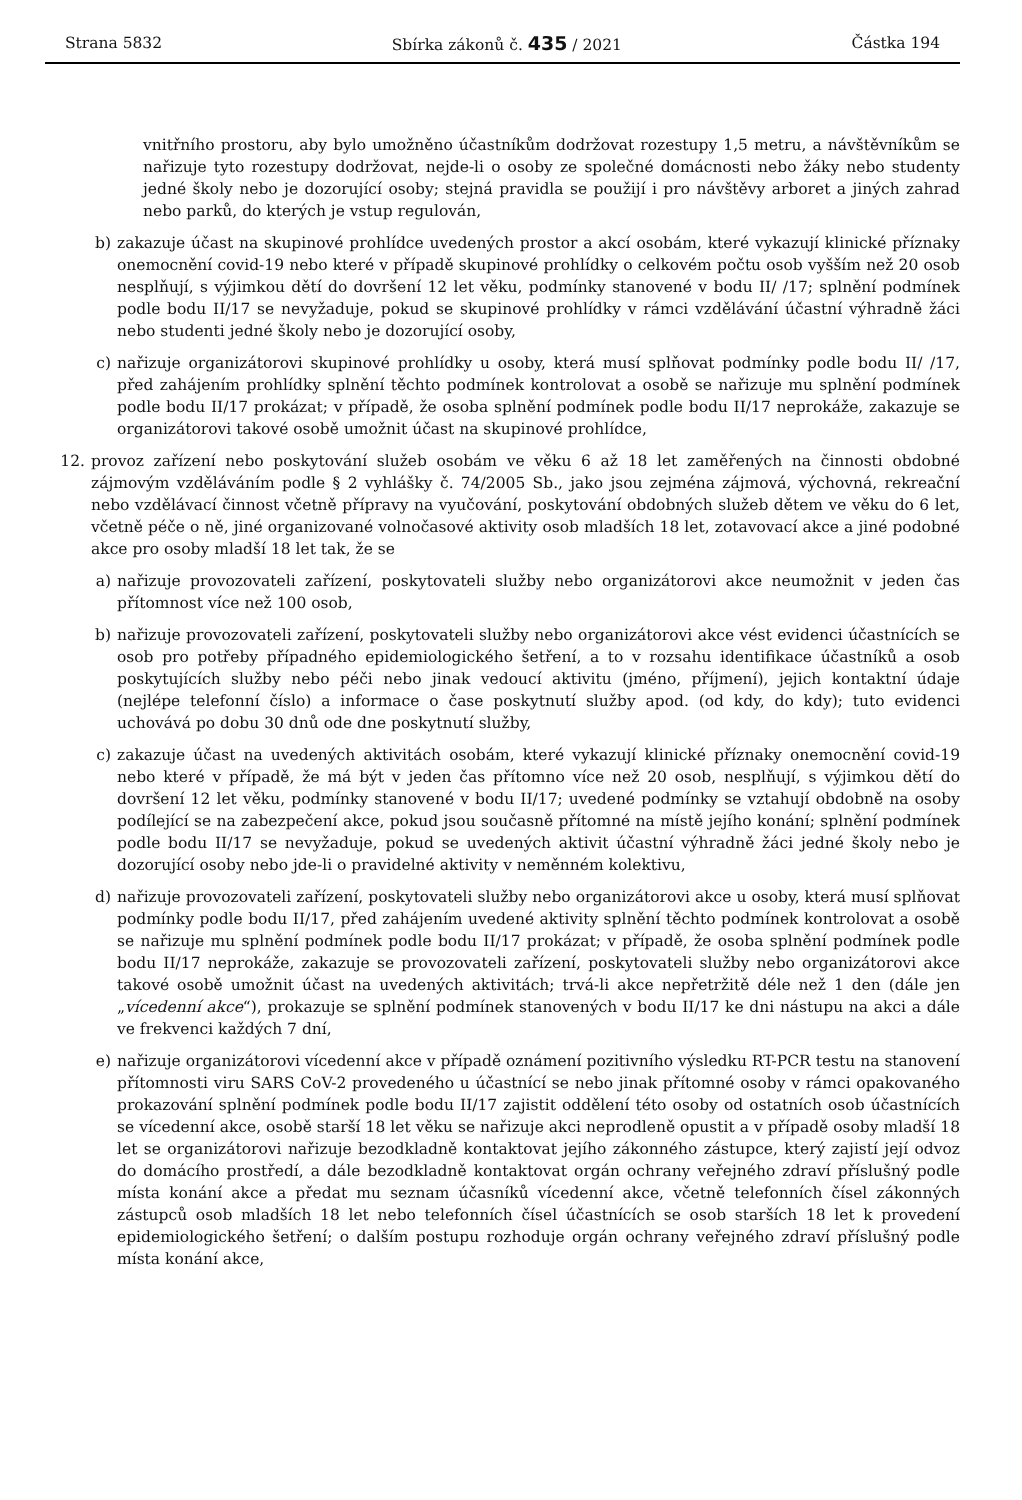Strana 5832 Sbírka zákonů č. 435 / 2021 Částka 194
vnitřního prostoru, aby bylo umožněno účastníkům dodržovat rozestupy 1,5 metru, a návštěvníkům se nařizuje tyto rozestupy dodržovat, nejde-li o osoby ze společné domácnosti nebo žáky nebo studenty jedné školy nebo je dozorující osoby; stejná pravidla se použijí i pro návštěvy arboret a jiných zahrad nebo parků, do kterých je vstup regulován,
b) zakazuje účast na skupinové prohlídce uvedených prostor a akcí osobám, které vykazují klinické příznaky onemocnění covid-19 nebo které v případě skupinové prohlídky o celkovém počtu osob vyšším než 20 osob nesplňují, s výjimkou dětí do dovršení 12 let věku, podmínky stanovené v bodu II/ /17; splnění podmínek podle bodu II/17 se nevyžaduje, pokud se skupinové prohlídky v rámci vzdělávání účastní výhradně žáci nebo studenti jedné školy nebo je dozorující osoby,
c) nařizuje organizátorovi skupinové prohlídky u osoby, která musí splňovat podmínky podle bodu II/ /17, před zahájením prohlídky splnění těchto podmínek kontrolovat a osobě se nařizuje mu splnění podmínek podle bodu II/17 prokázat; v případě, že osoba splnění podmínek podle bodu II/17 neprokáže, zakazuje se organizátorovi takové osobě umožnit účast na skupinové prohlídce,
12. provoz zařízení nebo poskytování služeb osobám ve věku 6 až 18 let zaměřených na činnosti obdobné zájmovým vzděláváním podle § 2 vyhlášky č. 74/2005 Sb., jako jsou zejména zájmová, výchovná, rekreační nebo vzdělávací činnost včetně přípravy na vyučování, poskytování obdobných služeb dětem ve věku do 6 let, včetně péče o ně, jiné organizované volnočasové aktivity osob mladších 18 let, zotavovací akce a jiné podobné akce pro osoby mladší 18 let tak, že se
a) nařizuje provozovateli zařízení, poskytovateli služby nebo organizátorovi akce neumožnit v jeden čas přítomnost více než 100 osob,
b) nařizuje provozovateli zařízení, poskytovateli služby nebo organizátorovi akce vést evidenci účastnících se osob pro potřeby případného epidemiologického šetření, a to v rozsahu identifikace účastníků a osob poskytujících služby nebo péči nebo jinak vedoucí aktivitu (jméno, příjmení), jejich kontaktní údaje (nejlépe telefonní číslo) a informace o čase poskytnutí služby apod. (od kdy, do kdy); tuto evidenci uchovává po dobu 30 dnů ode dne poskytnutí služby,
c) zakazuje účast na uvedených aktivitách osobám, které vykazují klinické příznaky onemocnění covid-19 nebo které v případě, že má být v jeden čas přítomno více než 20 osob, nesplňují, s výjimkou dětí do dovršení 12 let věku, podmínky stanovené v bodu II/17; uvedené podmínky se vztahují obdobně na osoby podílející se na zabezpečení akce, pokud jsou současně přítomné na místě jejího konání; splnění podmínek podle bodu II/17 se nevyžaduje, pokud se uvedených aktivit účastní výhradně žáci jedné školy nebo je dozorující osoby nebo jde-li o pravidelné aktivity v neměnném kolektivu,
d) nařizuje provozovateli zařízení, poskytovateli služby nebo organizátorovi akce u osoby, která musí splňovat podmínky podle bodu II/17, před zahájením uvedené aktivity splnění těchto podmínek kontrolovat a osobě se nařizuje mu splnění podmínek podle bodu II/17 prokázat; v případě, že osoba splnění podmínek podle bodu II/17 neprokáže, zakazuje se provozovateli zařízení, poskytovateli služby nebo organizátorovi akce takové osobě umožnit účast na uvedených aktivitách; trvá-li akce nepřetržitě déle než 1 den (dále jen „vícedenní akce“), prokazuje se splnění podmínek stanovených v bodu II/17 ke dni nástupu na akci a dále ve frekvenci každých 7 dní,
e) nařizuje organizátorovi vícedenní akce v případě oznámení pozitivního výsledku RT-PCR testu na stanovení přítomnosti viru SARS CoV-2 provedeného u účastnící se nebo jinak přítomné osoby v rámci opakovaného prokazování splnění podmínek podle bodu II/17 zajistit oddělení této osoby od ostatních osob účastnících se vícedenní akce, osobě starší 18 let věku se nařizuje akci neprodleně opustit a v případě osoby mladší 18 let se organizátorovi nařizuje bezodkladně kontaktovat jejího zákonného zástupce, který zajistí její odvoz do domácího prostředí, a dále bezodkladně kontaktovat orgán ochrany veřejného zdraví příslušný podle místa konání akce a předat mu seznam účasníků vícedenní akce, včetně telefonních čísel zákonných zástupců osob mladších 18 let nebo telefonních čísel účastnících se osob starších 18 let k provedení epidemiologického šetření; o dalším postupu rozhoduje orgán ochrany veřejného zdraví příslušný podle místa konání akce,